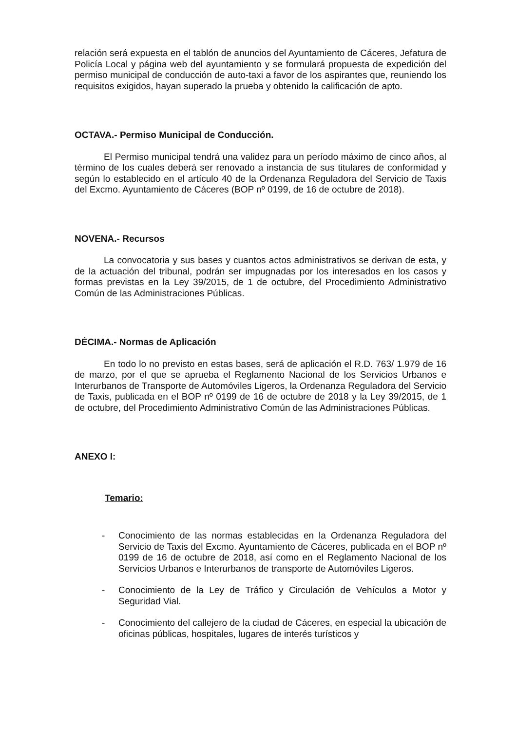relación será expuesta en el tablón de anuncios del Ayuntamiento de Cáceres, Jefatura de Policía Local y página web del ayuntamiento y se formulará propuesta de expedición del permiso municipal de conducción de auto-taxi a favor de los aspirantes que, reuniendo los requisitos exigidos, hayan superado la prueba y obtenido la calificación de apto.
OCTAVA.- Permiso Municipal de Conducción.
El Permiso municipal tendrá una validez para un período máximo de cinco años, al término de los cuales deberá ser renovado a instancia de sus titulares de conformidad y según lo establecido en el artículo 40 de la Ordenanza Reguladora del Servicio de Taxis del Excmo. Ayuntamiento de Cáceres (BOP nº 0199, de 16 de octubre de 2018).
NOVENA.- Recursos
La convocatoria y sus bases y cuantos actos administrativos se derivan de esta, y de la actuación del tribunal, podrán ser impugnadas por los interesados en los casos y formas previstas en la Ley 39/2015, de 1 de octubre, del Procedimiento Administrativo Común de las Administraciones Públicas.
DÉCIMA.- Normas de Aplicación
En todo lo no previsto en estas bases, será de aplicación el R.D. 763/ 1.979 de 16 de marzo, por el que se aprueba el Reglamento Nacional de los Servicios Urbanos e Interurbanos de Transporte de Automóviles Ligeros, la Ordenanza Reguladora del Servicio de Taxis, publicada en el BOP nº 0199 de 16 de octubre de 2018 y la Ley 39/2015, de 1 de octubre, del Procedimiento Administrativo Común de las Administraciones Públicas.
ANEXO I:
Temario:
- Conocimiento de las normas establecidas en la Ordenanza Reguladora del Servicio de Taxis del Excmo. Ayuntamiento de Cáceres, publicada en el BOP nº 0199 de 16 de octubre de 2018, así como en el Reglamento Nacional de los Servicios Urbanos e Interurbanos de transporte de Automóviles Ligeros.
- Conocimiento de la Ley de Tráfico y Circulación de Vehículos a Motor y Seguridad Vial.
- Conocimiento del callejero de la ciudad de Cáceres, en especial la ubicación de oficinas públicas, hospitales, lugares de interés turísticos y